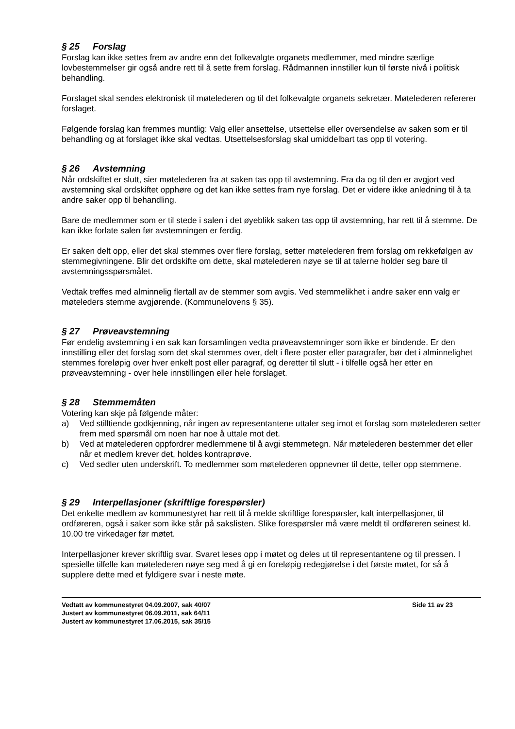§ 25 Forslag
Forslag kan ikke settes frem av andre enn det folkevalgte organets medlemmer, med mindre særlige lovbestemmelser gir også andre rett til å sette frem forslag. Rådmannen innstiller kun til første nivå i politisk behandling.
Forslaget skal sendes elektronisk til møtelederen og til det folkevalgte organets sekretær. Møtelederen refererer forslaget.
Følgende forslag kan fremmes muntlig: Valg eller ansettelse, utsettelse eller oversendelse av saken som er til behandling og at forslaget ikke skal vedtas. Utsettelsesforslag skal umiddelbart tas opp til votering.
§ 26 Avstemning
Når ordskiftet er slutt, sier møtelederen fra at saken tas opp til avstemning. Fra da og til den er avgjort ved avstemning skal ordskiftet opphøre og det kan ikke settes fram nye forslag. Det er videre ikke anledning til å ta andre saker opp til behandling.
Bare de medlemmer som er til stede i salen i det øyeblikk saken tas opp til avstemning, har rett til å stemme. De kan ikke forlate salen før avstemningen er ferdig.
Er saken delt opp, eller det skal stemmes over flere forslag, setter møtelederen frem forslag om rekkefølgen av stemmegivningene. Blir det ordskifte om dette, skal møtelederen nøye se til at talerne holder seg bare til avstemningsspørsmålet.
Vedtak treffes med alminnelig flertall av de stemmer som avgis. Ved stemmelikhet i andre saker enn valg er møteleders stemme avgjørende. (Kommunelovens § 35).
§ 27 Prøveavstemning
Før endelig avstemning i en sak kan forsamlingen vedta prøveavstemninger som ikke er bindende. Er den innstilling eller det forslag som det skal stemmes over, delt i flere poster eller paragrafer, bør det i alminnelighet stemmes foreløpig over hver enkelt post eller paragraf, og deretter til slutt - i tilfelle også her etter en prøveavstemning - over hele innstillingen eller hele forslaget.
§ 28 Stemmemåten
Votering kan skje på følgende måter:
a) Ved stilltiende godkjenning, når ingen av representantene uttaler seg imot et forslag som møtelederen setter frem med spørsmål om noen har noe å uttale mot det.
b) Ved at møtelederen oppfordrer medlemmene til å avgi stemmetegn. Når møtelederen bestemmer det eller når et medlem krever det, holdes kontraprøve.
c) Ved sedler uten underskrift. To medlemmer som møtelederen oppnevner til dette, teller opp stemmene.
§ 29 Interpellasjoner (skriftlige forespørsler)
Det enkelte medlem av kommunestyret har rett til å melde skriftlige forespørsler, kalt interpellasjoner, til ordføreren, også i saker som ikke står på sakslisten. Slike forespørsler må være meldt til ordføreren seinest kl. 10.00 tre virkedager før møtet.
Interpellasjoner krever skriftlig svar. Svaret leses opp i møtet og deles ut til representantene og til pressen. I spesielle tilfelle kan møtelederen nøye seg med å gi en foreløpig redegjørelse i det første møtet, for så å supplere dette med et fyldigere svar i neste møte.
Vedtatt av kommunestyret 04.09.2007, sak 40/07
Justert av kommunestyret 06.09.2011, sak 64/11
Justert av kommunestyret 17.06.2015, sak 35/15
Side 11 av 23